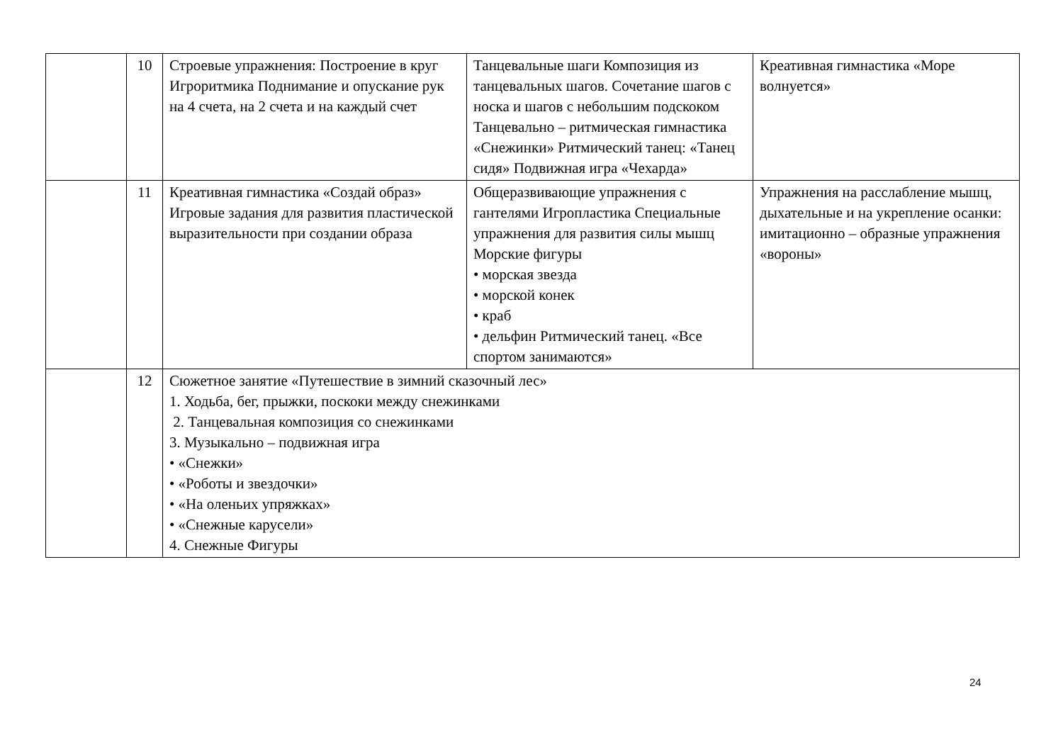| | 10 | Строевые упражнения: Построение в круг Игроритмика Поднимание и опускание рук на 4 счета, на 2 счета и на каждый счет | Танцевальные шаги Композиция из танцевальных шагов. Сочетание шагов с носка и шагов с небольшим подскоком Танцевально – ритмическая гимнастика «Снежинки» Ритмический танец: «Танец сидя» Подвижная игра «Чехарда» | Креативная гимнастика «Море волнуется» |
| | 11 | Креативная гимнастика «Создай образ» Игровые задания для развития пластической выразительности при создании образа | Общеразвивающие упражнения с гантелями Игропластика Специальные упражнения для развития силы мышц Морские фигуры • морская звезда • морской конек • краб • дельфин Ритмический танец. «Все спортом занимаются» | Упражнения на расслабление мышц, дыхательные и на укрепление осанки: имитационно – образные упражнения «вороны» |
| | 12 | Сюжетное занятие «Путешествие в зимний сказочный лес» 1. Ходьба, бег, прыжки, поскоки между снежинками 2. Танцевальная композиция со снежинками 3. Музыкально – подвижная игра • «Снежки» • «Роботы и звездочки» • «На оленьих упряжках» • «Снежные карусели» 4. Снежные Фигуры | | |
24